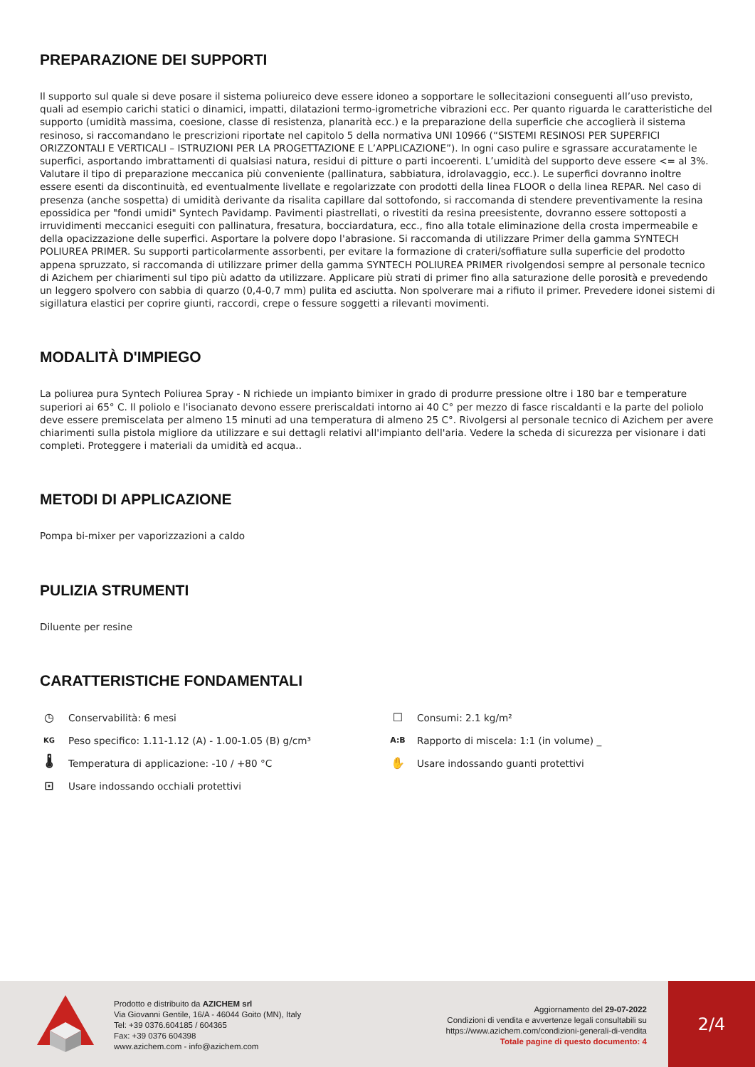PREPARAZIONE DEI SUPPORTI
Il supporto sul quale si deve posare il sistema poliureico deve essere idoneo a sopportare le sollecitazioni conseguenti all’uso previsto, quali ad esempio carichi statici o dinamici, impatti, dilatazioni termo-igrometriche vibrazioni ecc. Per quanto riguarda le caratteristiche del supporto (umidità massima, coesione, classe di resistenza, planarità ecc.) e la preparazione della superficie che accoglierà il sistema resinoso, si raccomandano le prescrizioni riportate nel capitolo 5 della normativa UNI 10966 (“SISTEMI RESINOSI PER SUPERFICI ORIZZONTALI E VERTICALI – ISTRUZIONI PER LA PROGETTAZIONE E L’APPLICAZIONE”). In ogni caso pulire e sgrassare accuratamente le superfici, asportando imbrattamenti di qualsiasi natura, residui di pitture o parti incoerenti. L’umidità del supporto deve essere <= al 3%. Valutare il tipo di preparazione meccanica più conveniente (pallinatura, sabbiatura, idrolavaggio, ecc.). Le superfici dovranno inoltre essere esenti da discontinuità, ed eventualmente livellate e regolarizzate con prodotti della linea FLOOR o della linea REPAR. Nel caso di presenza (anche sospetta) di umidità derivante da risalita capillare dal sottofondo, si raccomanda di stendere preventivamente la resina epossidica per "fondi umidi" Syntech Pavidamp. Pavimenti piastrellati, o rivestiti da resina preesistente, dovranno essere sottoposti a irruvidimenti meccanici eseguiti con pallinatura, fresatura, bocciardatura, ecc., fino alla totale eliminazione della crosta impermeabile e della opacizzazione delle superfici. Asportare la polvere dopo l'abrasione. Si raccomanda di utilizzare Primer della gamma SYNTECH POLIUREA PRIMER. Su supporti particolarmente assorbenti, per evitare la formazione di crateri/soffiature sulla superficie del prodotto appena spruzzato, si raccomanda di utilizzare primer della gamma SYNTECH POLIUREA PRIMER rivolgendosi sempre al personale tecnico di Azichem per chiarimenti sul tipo più adatto da utilizzare. Applicare più strati di primer fino alla saturazione delle porosità e prevedendo un leggero spolvero con sabbia di quarzo (0,4-0,7 mm) pulita ed asciutta. Non spolverare mai a rifiuto il primer. Prevedere idonei sistemi di sigillatura elastici per coprire giunti, raccordi, crepe o fessure soggetti a rilevanti movimenti.
MODALITÀ D'IMPIEGO
La poliurea pura Syntech Poliurea Spray - N richiede un impianto bimixer in grado di produrre pressione oltre i 180 bar e temperature superiori ai 65° C. Il poliolo e l'isocianato devono essere preriscaldati intorno ai 40 C° per mezzo di fasce riscaldanti e la parte del poliolo deve essere premiscelata per almeno 15 minuti ad una temperatura di almeno 25 C°. Rivolgersi al personale tecnico di Azichem per avere chiarimenti sulla pistola migliore da utilizzare e sui dettagli relativi all'impianto dell'aria. Vedere la scheda di sicurezza per visionare i dati completi. Proteggere i materiali da umidità ed acqua..
METODI DI APPLICAZIONE
Pompa bi-mixer per vaporizzazioni a caldo
PULIZIA STRUMENTI
Diluente per resine
CARATTERISTICHE FONDAMENTALI
◷ Conservabilità: 6 mesi
☐ Consumi: 2.1 kg/m²
KG Peso specifico: 1.11-1.12 (A) - 1.00-1.05 (B) g/cm³
A:B Rapporto di miscela: 1:1 (in volume) _
🌡 Temperatura di applicazione: -10 / +80 °C
✋ Usare indossando guanti protettivi
⊡ Usare indossando occhiali protettivi
Prodotto e distribuito da AZICHEM srl
Via Giovanni Gentile, 16/A - 46044 Goito (MN), Italy
Tel: +39 0376.604185 / 604365
Fax: +39 0376 604398
www.azichem.com - info@azichem.com
Aggiornamento del 29-07-2022
Condizioni di vendita e avvertenze legali consultabili su
https://www.azichem.com/condizioni-generali-di-vendita
Totale pagine di questo documento: 4
2/4